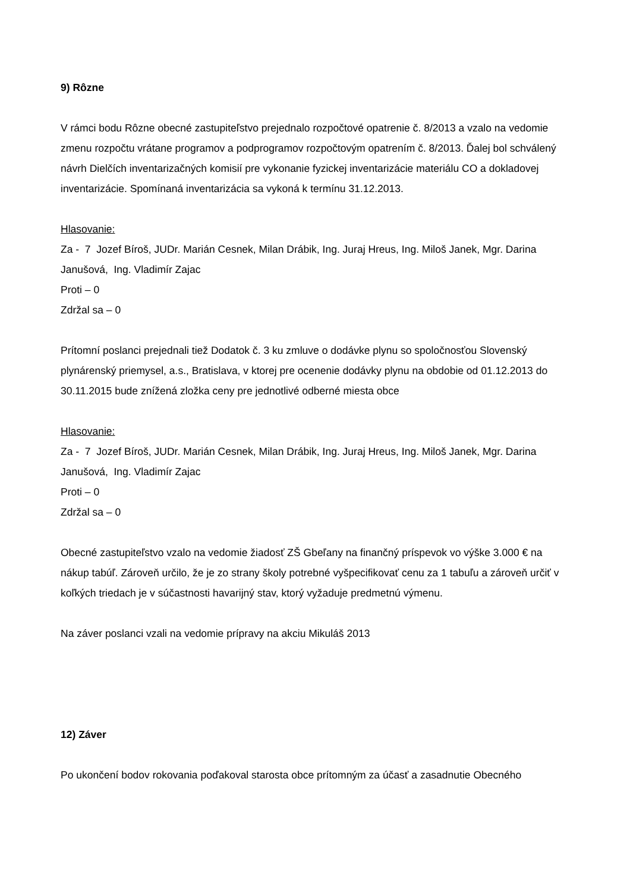9) Rôzne
V rámci bodu Rôzne obecné zastupiteľstvo prejednalo rozpočtové opatrenie č. 8/2013 a vzalo na vedomie zmenu rozpočtu vrátane programov a podprogramov rozpočtovým opatrením č. 8/2013. Ďalej bol schválený návrh Dielčích inventarizačných komisií pre vykonanie fyzickej inventarizácie materiálu CO a dokladovej inventarizácie. Spomínaná inventarizácia sa vykoná k termínu 31.12.2013.
Hlasovanie:
Za - 7 Jozef Bíroš, JUDr. Marián Cesnek, Milan Drábik, Ing. Juraj Hreus, Ing. Miloš Janek, Mgr. Darina Janušová, Ing. Vladimír Zajac
Proti – 0
Zdržal sa – 0
Prítomní poslanci prejednali tiež Dodatok č. 3 ku zmluve o dodávke plynu so spoločnosťou Slovenský plynárenský priemysel, a.s., Bratislava, v ktorej pre ocenenie dodávky plynu na obdobie od 01.12.2013 do 30.11.2015 bude znížená zložka ceny pre jednotlivé odberné miesta obce
Hlasovanie:
Za - 7 Jozef Bíroš, JUDr. Marián Cesnek, Milan Drábik, Ing. Juraj Hreus, Ing. Miloš Janek, Mgr. Darina Janušová, Ing. Vladimír Zajac
Proti – 0
Zdržal sa – 0
Obecné zastupiteľstvo vzalo na vedomie žiadosť ZŠ Gbeľany na finančný príspevok vo výške 3.000 € na nákup tabúľ. Zároveň určilo, že je zo strany školy potrebné vyšpecifikovať cenu za 1 tabuľu a zároveň určiť v koľkých triedach je v súčastnosti havarijný stav, ktorý vyžaduje predmetnú výmenu.
Na záver poslanci vzali na vedomie prípravy na akciu Mikuláš 2013
12) Záver
Po ukončení bodov rokovania poďakoval starosta obce prítomným za účasť a zasadnutie Obecného